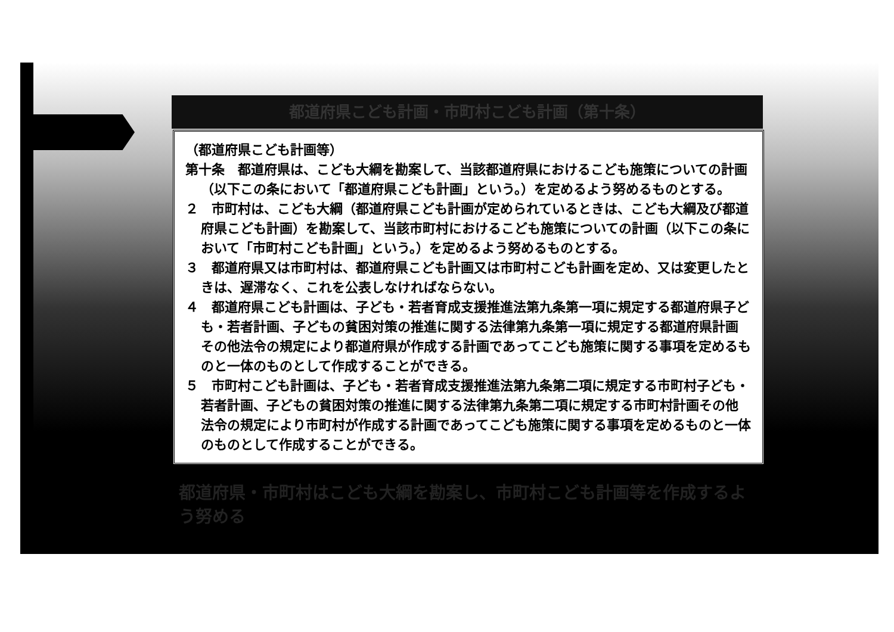都道府県こども計画・市町村こども計画（第十条）
（都道府県こども計画等）
第十条　都道府県は、こども大綱を勘案して、当該都道府県におけるこども施策についての計画（以下この条において「都道府県こども計画」という。）を定めるよう努めるものとする。
２　市町村は、こども大綱（都道府県こども計画が定められているときは、こども大綱及び都道府県こども計画）を勘案して、当該市町村におけるこども施策についての計画（以下この条において「市町村こども計画」という。）を定めるよう努めるものとする。
３　都道府県又は市町村は、都道府県こども計画又は市町村こども計画を定め、又は変更したときは、遅滞なく、これを公表しなければならない。
４　都道府県こども計画は、子ども・若者育成支援推進法第九条第一項に規定する都道府県子ども・若者計画、子どもの貧困対策の推進に関する法律第九条第一項に規定する都道府県計画その他法令の規定により都道府県が作成する計画であってこども施策に関する事項を定めるものと一体のものとして作成することができる。
５　市町村こども計画は、子ども・若者育成支援推進法第九条第二項に規定する市町村子ども・若者計画、子どもの貧困対策の推進に関する法律第九条第二項に規定する市町村計画その他法令の規定により市町村が作成する計画であってこども施策に関する事項を定めるものと一体のものとして作成することができる。
都道府県・市町村はこども大綱を勘案し、市町村こども計画等を作成するよう努める